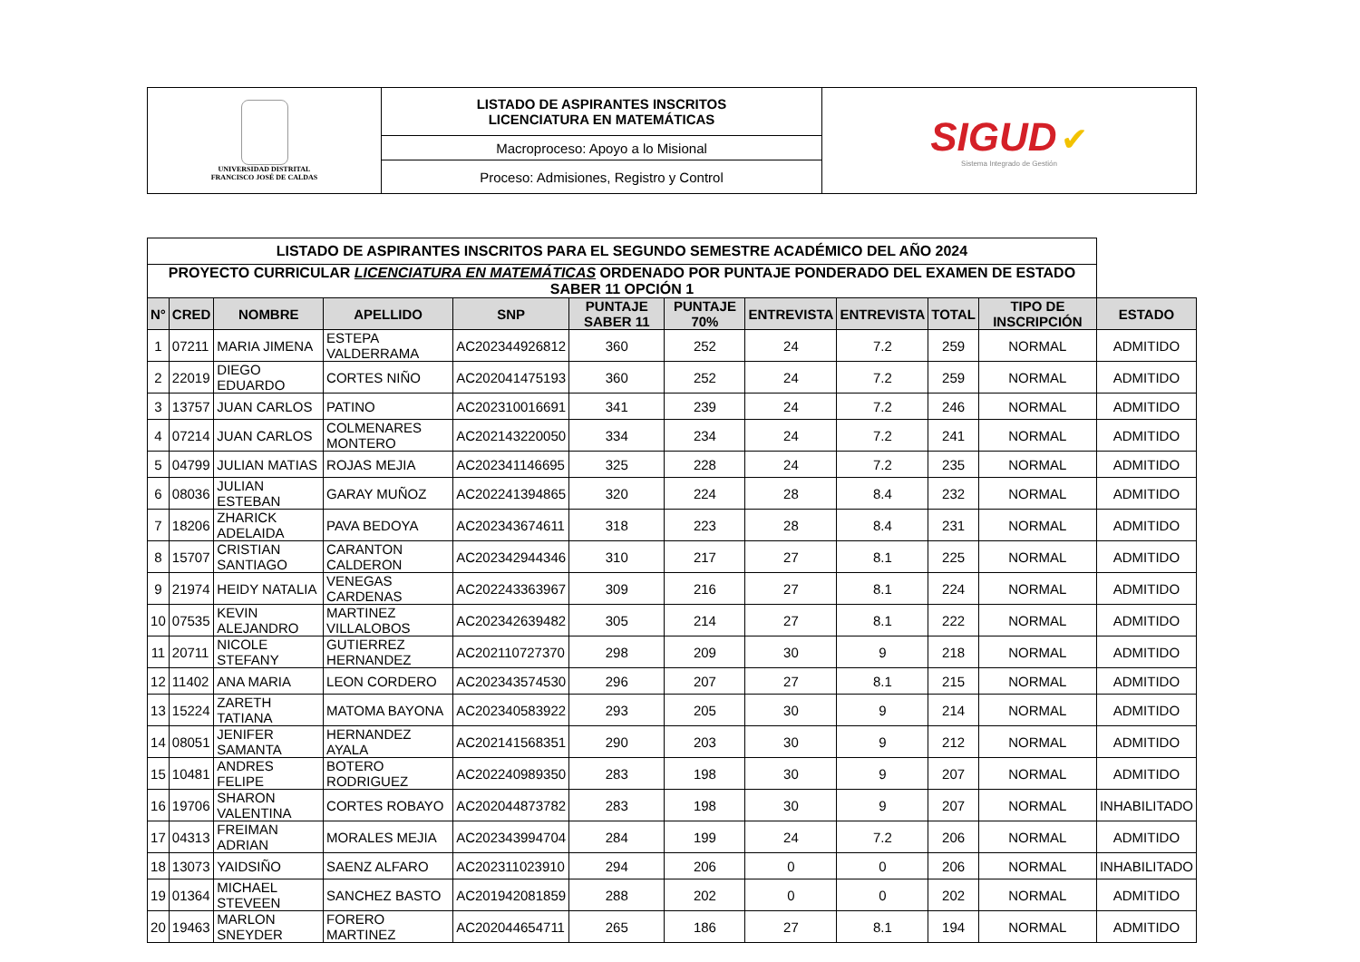| UNIVERSIDAD DISTRITAL FRANCISCO JOSÉ DE CALDAS | LISTADO DE ASPIRANTES INSCRITOS LICENCIATURA EN MATEMÁTICAS | SIGUD ✔ Sistema Integrado de Gestión |
| | Macroproceso: Apoyo a lo Misional | |
| | Proceso: Admisiones, Registro y Control | |
| LISTADO DE ASPIRANTES INSCRITOS PARA EL SEGUNDO SEMESTRE ACADÉMICO DEL AÑO 2024 | | | | | | | | | | | |
| PROYECTO CURRICULAR LICENCIATURA EN MATEMÁTICAS ORDENADO POR PUNTAJE PONDERADO DEL EXAMEN DE ESTADO SABER 11 OPCIÓN 1 | | | | | | | | | | | |
| N° | CRED | NOMBRE | APELLIDO | SNP | PUNTAJE SABER 11 | PUNTAJE 70% | ENTREVISTA | ENTREVISTA | TOTAL | TIPO DE INSCRIPCIÓN | ESTADO |
| 1 | 07211 | MARIA JIMENA | ESTEPA VALDERRAMA | AC202344926812 | 360 | 252 | 24 | 7.2 | 259 | NORMAL | ADMITIDO |
| 2 | 22019 | DIEGO EDUARDO | CORTES NIÑO | AC202041475193 | 360 | 252 | 24 | 7.2 | 259 | NORMAL | ADMITIDO |
| 3 | 13757 | JUAN CARLOS | PATINO | AC202310016691 | 341 | 239 | 24 | 7.2 | 246 | NORMAL | ADMITIDO |
| 4 | 07214 | JUAN CARLOS | COLMENARES MONTERO | AC202143220050 | 334 | 234 | 24 | 7.2 | 241 | NORMAL | ADMITIDO |
| 5 | 04799 | JULIAN MATIAS | ROJAS MEJIA | AC202341146695 | 325 | 228 | 24 | 7.2 | 235 | NORMAL | ADMITIDO |
| 6 | 08036 | JULIAN ESTEBAN | GARAY MUÑOZ | AC202241394865 | 320 | 224 | 28 | 8.4 | 232 | NORMAL | ADMITIDO |
| 7 | 18206 | ZHARICK ADELAIDA | PAVA BEDOYA | AC202343674611 | 318 | 223 | 28 | 8.4 | 231 | NORMAL | ADMITIDO |
| 8 | 15707 | CRISTIAN SANTIAGO | CARANTON CALDERON | AC202342944346 | 310 | 217 | 27 | 8.1 | 225 | NORMAL | ADMITIDO |
| 9 | 21974 | HEIDY NATALIA | VENEGAS CARDENAS | AC202243363967 | 309 | 216 | 27 | 8.1 | 224 | NORMAL | ADMITIDO |
| 10 | 07535 | KEVIN ALEJANDRO | MARTINEZ VILLALOBOS | AC202342639482 | 305 | 214 | 27 | 8.1 | 222 | NORMAL | ADMITIDO |
| 11 | 20711 | NICOLE STEFANY | GUTIERREZ HERNANDEZ | AC202110727370 | 298 | 209 | 30 | 9 | 218 | NORMAL | ADMITIDO |
| 12 | 11402 | ANA MARIA | LEON CORDERO | AC202343574530 | 296 | 207 | 27 | 8.1 | 215 | NORMAL | ADMITIDO |
| 13 | 15224 | ZARETH TATIANA | MATOMA BAYONA | AC202340583922 | 293 | 205 | 30 | 9 | 214 | NORMAL | ADMITIDO |
| 14 | 08051 | JENIFER SAMANTA | HERNANDEZ AYALA | AC202141568351 | 290 | 203 | 30 | 9 | 212 | NORMAL | ADMITIDO |
| 15 | 10481 | ANDRES FELIPE | BOTERO RODRIGUEZ | AC202240989350 | 283 | 198 | 30 | 9 | 207 | NORMAL | ADMITIDO |
| 16 | 19706 | SHARON VALENTINA | CORTES ROBAYO | AC202044873782 | 283 | 198 | 30 | 9 | 207 | NORMAL | INHABILITADO |
| 17 | 04313 | FREIMAN ADRIAN | MORALES MEJIA | AC202343994704 | 284 | 199 | 24 | 7.2 | 206 | NORMAL | ADMITIDO |
| 18 | 13073 | YAIDSIÑO | SAENZ ALFARO | AC202311023910 | 294 | 206 | 0 | 0 | 206 | NORMAL | INHABILITADO |
| 19 | 01364 | MICHAEL STEVEEN | SANCHEZ BASTO | AC201942081859 | 288 | 202 | 0 | 0 | 202 | NORMAL | ADMITIDO |
| 20 | 19463 | MARLON SNEYDER | FORERO MARTINEZ | AC202044654711 | 265 | 186 | 27 | 8.1 | 194 | NORMAL | ADMITIDO |